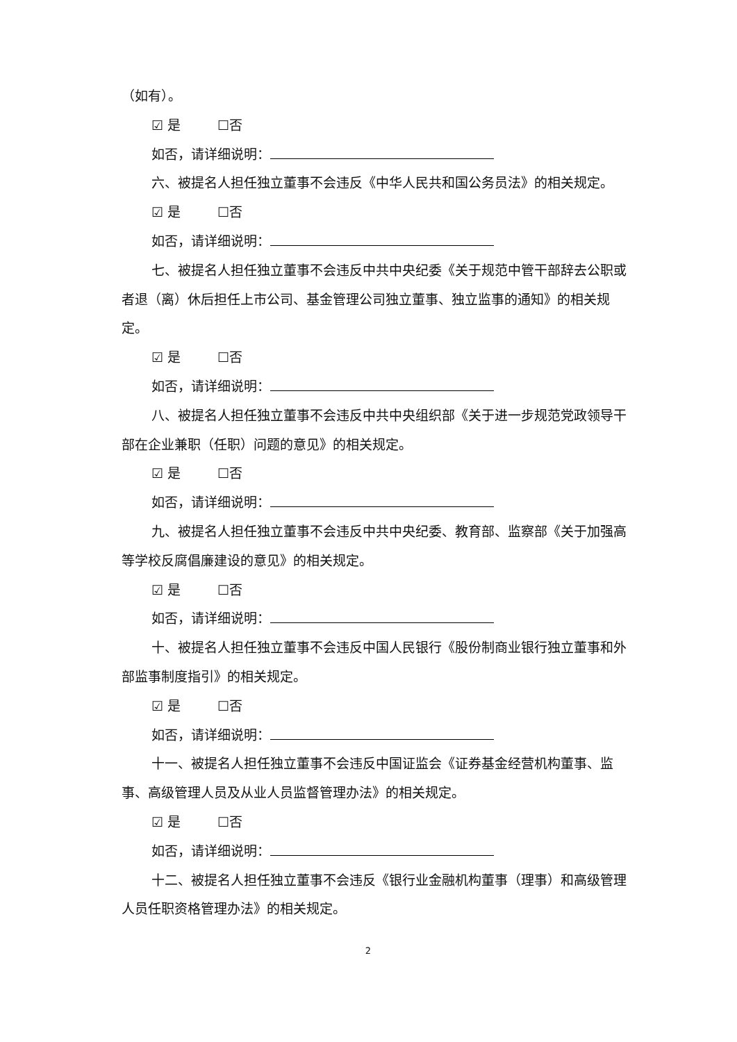（如有）。
☑ 是 ☐否
如否，请详细说明：
六、被提名人担任独立董事不会违反《中华人民共和国公务员法》的相关规定。
☑ 是 ☐否
如否，请详细说明：
七、被提名人担任独立董事不会违反中共中央纪委《关于规范中管干部辞去公职或者退（离）休后担任上市公司、基金管理公司独立董事、独立监事的通知》的相关规定。
☑ 是 ☐否
如否，请详细说明：
八、被提名人担任独立董事不会违反中共中央组织部《关于进一步规范党政领导干部在企业兼职（任职）问题的意见》的相关规定。
☑ 是 ☐否
如否，请详细说明：
九、被提名人担任独立董事不会违反中共中央纪委、教育部、监察部《关于加强高等学校反腐倡廉建设的意见》的相关规定。
☑ 是 ☐否
如否，请详细说明：
十、被提名人担任独立董事不会违反中国人民银行《股份制商业银行独立董事和外部监事制度指引》的相关规定。
☑ 是 ☐否
如否，请详细说明：
十一、被提名人担任独立董事不会违反中国证监会《证券基金经营机构董事、监事、高级管理人员及从业人员监督管理办法》的相关规定。
☑ 是 ☐否
如否，请详细说明：
十二、被提名人担任独立董事不会违反《银行业金融机构董事（理事）和高级管理人员任职资格管理办法》的相关规定。
2